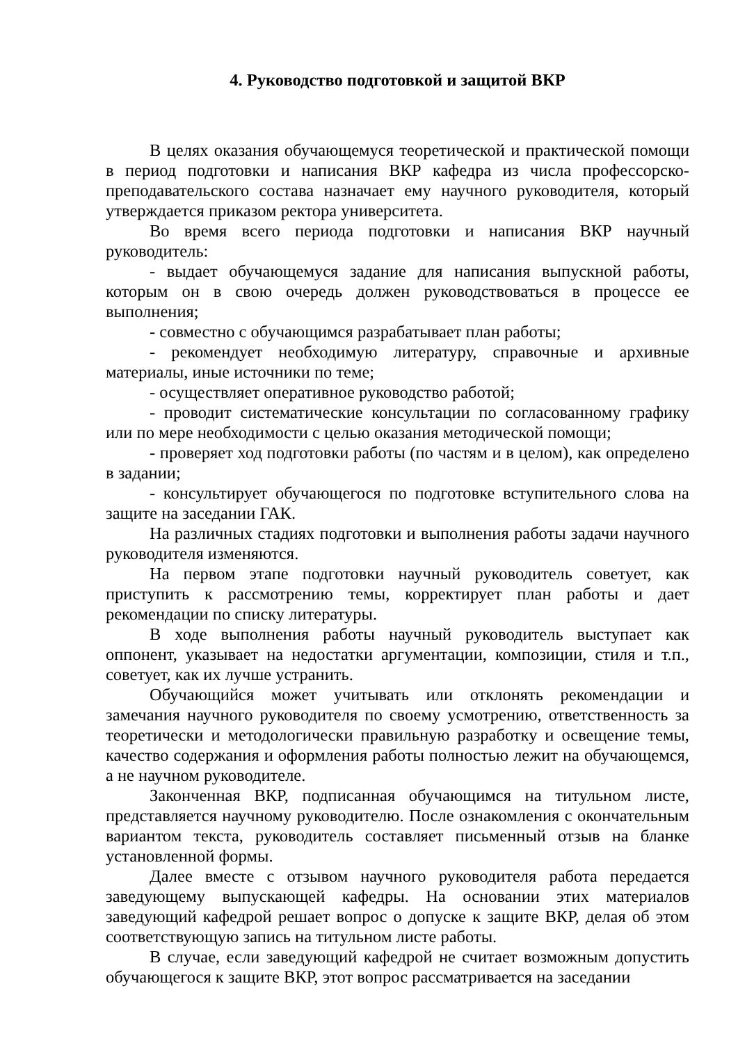4. Руководство подготовкой и защитой ВКР
В целях оказания обучающемуся теоретической и практической помощи в период подготовки и написания ВКР кафедра из числа профессорско-преподавательского состава назначает ему научного руководителя, который утверждается приказом ректора университета.
Во время всего периода подготовки и написания ВКР научный руководитель:
- выдает обучающемуся задание для написания выпускной работы, которым он в свою очередь должен руководствоваться в процессе ее выполнения;
- совместно с обучающимся разрабатывает план работы;
- рекомендует необходимую литературу, справочные и архивные материалы, иные источники по теме;
- осуществляет оперативное руководство работой;
- проводит систематические консультации по согласованному графику или по мере необходимости с целью оказания методической помощи;
- проверяет ход подготовки работы (по частям и в целом), как определено в задании;
- консультирует обучающегося по подготовке вступительного слова на защите на заседании ГАК.
На различных стадиях подготовки и выполнения работы задачи научного руководителя изменяются.
На первом этапе подготовки научный руководитель советует, как приступить к рассмотрению темы, корректирует план работы и дает рекомендации по списку литературы.
В ходе выполнения работы научный руководитель выступает как оппонент, указывает на недостатки аргументации, композиции, стиля и т.п., советует, как их лучше устранить.
Обучающийся может учитывать или отклонять рекомендации и замечания научного руководителя по своему усмотрению, ответственность за теоретически и методологически правильную разработку и освещение темы, качество содержания и оформления работы полностью лежит на обучающемся, а не научном руководителе.
Законченная ВКР, подписанная обучающимся на титульном листе, представляется научному руководителю. После ознакомления с окончательным вариантом текста, руководитель составляет письменный отзыв на бланке установленной формы.
Далее вместе с отзывом научного руководителя работа передается заведующему выпускающей кафедры. На основании этих материалов заведующий кафедрой решает вопрос о допуске к защите ВКР, делая об этом соответствующую запись на титульном листе работы.
В случае, если заведующий кафедрой не считает возможным допустить обучающегося к защите ВКР, этот вопрос рассматривается на заседании